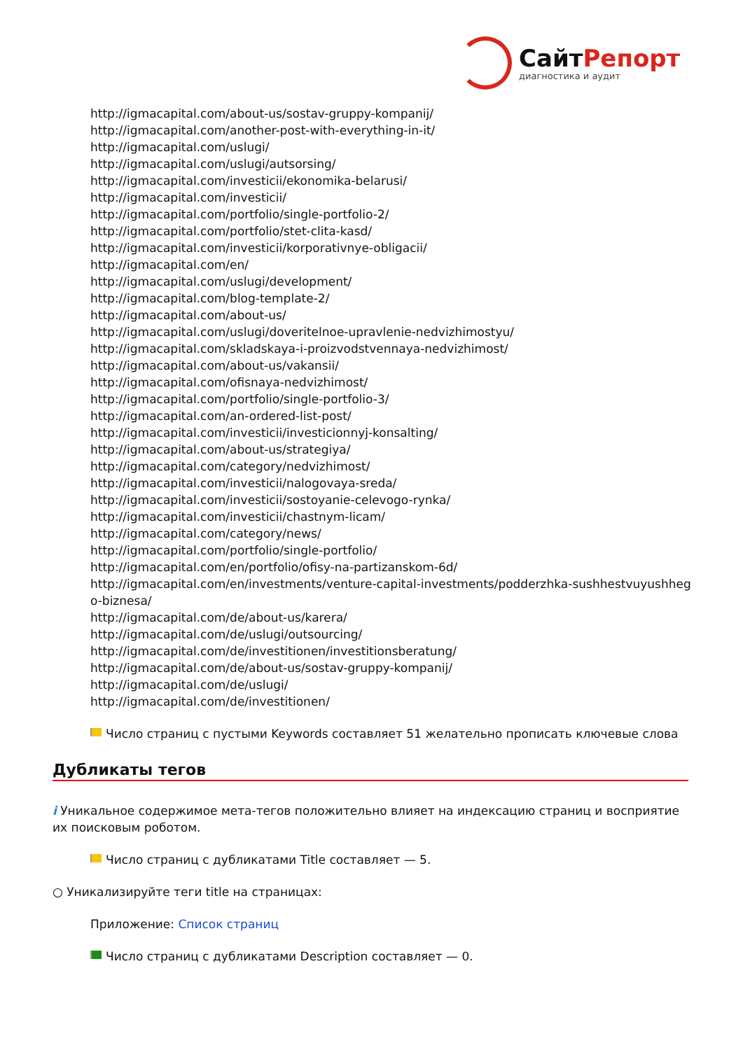СайтРепорт
диагностика и аудит
http://igmacapital.com/about-us/sostav-gruppy-kompanij/
http://igmacapital.com/another-post-with-everything-in-it/
http://igmacapital.com/uslugi/
http://igmacapital.com/uslugi/autsorsing/
http://igmacapital.com/investicii/ekonomika-belarusi/
http://igmacapital.com/investicii/
http://igmacapital.com/portfolio/single-portfolio-2/
http://igmacapital.com/portfolio/stet-clita-kasd/
http://igmacapital.com/investicii/korporativnye-obligacii/
http://igmacapital.com/en/
http://igmacapital.com/uslugi/development/
http://igmacapital.com/blog-template-2/
http://igmacapital.com/about-us/
http://igmacapital.com/uslugi/doveritelnoe-upravlenie-nedvizhimostyu/
http://igmacapital.com/skladskaya-i-proizvodstvennaya-nedvizhimost/
http://igmacapital.com/about-us/vakansii/
http://igmacapital.com/ofisnaya-nedvizhimost/
http://igmacapital.com/portfolio/single-portfolio-3/
http://igmacapital.com/an-ordered-list-post/
http://igmacapital.com/investicii/investicionnyj-konsalting/
http://igmacapital.com/about-us/strategiya/
http://igmacapital.com/category/nedvizhimost/
http://igmacapital.com/investicii/nalogovaya-sreda/
http://igmacapital.com/investicii/sostoyanie-celevogo-rynka/
http://igmacapital.com/investicii/chastnym-licam/
http://igmacapital.com/category/news/
http://igmacapital.com/portfolio/single-portfolio/
http://igmacapital.com/en/portfolio/ofisy-na-partizanskom-6d/
http://igmacapital.com/en/investments/venture-capital-investments/podderzhka-sushhestvuyushhego-biznesa/
http://igmacapital.com/de/about-us/karera/
http://igmacapital.com/de/uslugi/outsourcing/
http://igmacapital.com/de/investitionen/investitionsberatung/
http://igmacapital.com/de/about-us/sostav-gruppy-kompanij/
http://igmacapital.com/de/uslugi/
http://igmacapital.com/de/investitionen/
Число страниц с пустыми Keywords составляет 51 желательно прописать ключевые слова
Дубликаты тегов
i Уникальное содержимое мета-тегов положительно влияет на индексацию страниц и восприятие их поисковым роботом.
Число страниц с дубликатами Title составляет — 5.
○ Уникализируйте теги title на страницах:
Приложение: Список страниц
Число страниц с дубликатами Description составляет — 0.